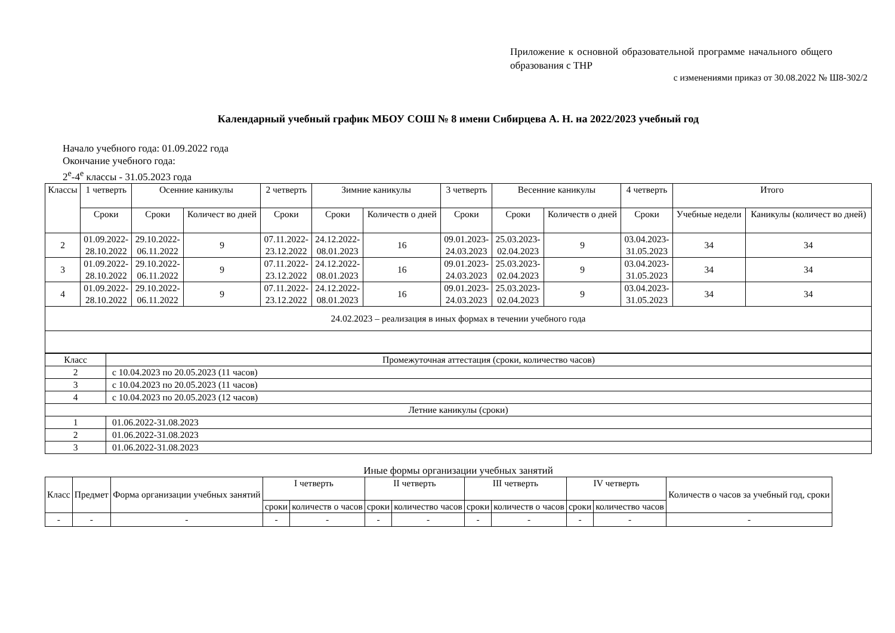Приложение к основной образовательной программе начального общего образования с ТНР
с изменениями приказ от 30.08.2022 № Ш8-302/2
Календарный учебный график МБОУ СОШ № 8 имени Сибирцева А. Н. на 2022/2023 учебный год
Начало учебного года: 01.09.2022 года
Окончание учебного года:
2<sup>е</sup>-4<sup>е</sup> классы - 31.05.2023 года
| Классы | 1 четверть | Осенние каникулы | | 2 четверть | Зимние каникулы | | 3 четверть | Весенние каникулы | | 4 четверть | Итого | |
| --- | --- | --- | --- | --- | --- | --- | --- | --- | --- | --- | --- | --- |
| | Сроки | Сроки | Количест во дней | Сроки | Сроки | Количеств о дней | Сроки | Сроки | Количеств о дней | Сроки | Учебные недели | Каникулы (количест во дней) |
| 2 | 01.09.2022- 28.10.2022 | 29.10.2022- 06.11.2022 | 9 | 07.11.2022- 23.12.2022 | 24.12.2022- 08.01.2023 | 16 | 09.01.2023- 24.03.2023 | 25.03.2023- 02.04.2023 | 9 | 03.04.2023- 31.05.2023 | 34 | 34 |
| 3 | 01.09.2022- 28.10.2022 | 29.10.2022- 06.11.2022 | 9 | 07.11.2022- 23.12.2022 | 24.12.2022- 08.01.2023 | 16 | 09.01.2023- 24.03.2023 | 25.03.2023- 02.04.2023 | 9 | 03.04.2023- 31.05.2023 | 34 | 34 |
| 4 | 01.09.2022- 28.10.2022 | 29.10.2022- 06.11.2022 | 9 | 07.11.2022- 23.12.2022 | 24.12.2022- 08.01.2023 | 16 | 09.01.2023- 24.03.2023 | 25.03.2023- 02.04.2023 | 9 | 03.04.2023- 31.05.2023 | 34 | 34 |
| 24.02.2023 – реализация в иных формах в течении учебного года | | | | | | | | | | | | |
| Класс | Промежуточная аттестация (сроки, количество часов) |
| 2 | с 10.04.2023 по 20.05.2023 (11 часов) |
| 3 | с 10.04.2023 по 20.05.2023 (11 часов) |
| 4 | с 10.04.2023 по 20.05.2023 (12 часов) |
| Летние каникулы (сроки) | |
| 1 | 01.06.2022-31.08.2023 |
| 2 | 01.06.2022-31.08.2023 |
| 3 | 01.06.2022-31.08.2023 |
Иные формы организации учебных занятий
| Класс | Предмет | Форма организации учебных занятий | I четверть | | II четверть | | III четверть | | IV четверть | | Количеств о часов за учебный год, сроки |
| | | | сроки | количеств о часов | сроки | количество часов | сроки | количеств о часов | сроки | количество часов | |
| - | - | - | - | - | - | - | - | - | - | - | - |